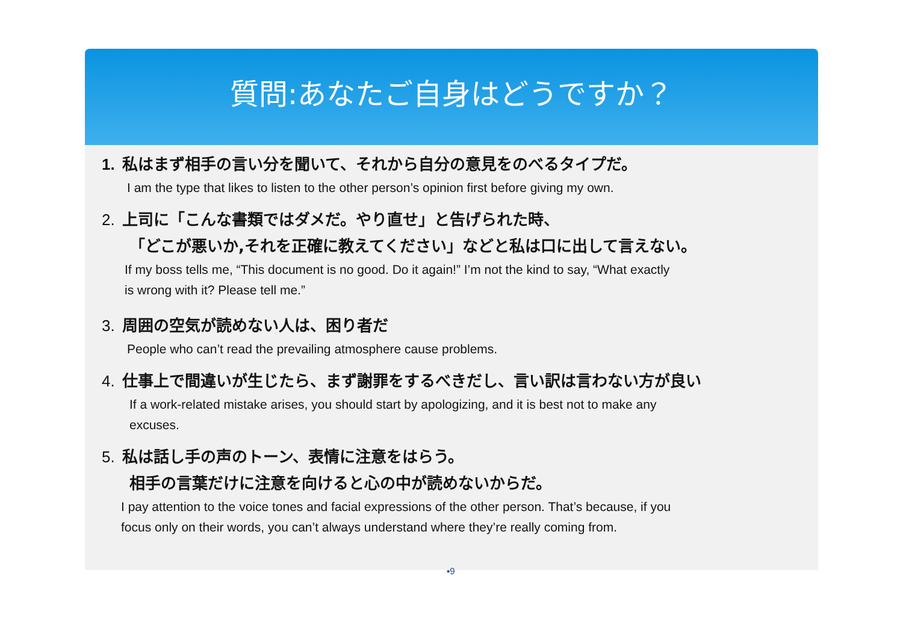質問:あなたご自身はどうですか？
1. 私はまず相手の言い分を聞いて、それから自分の意見をのべるタイプだ。
I am the type that likes to listen to the other person’s opinion first before giving my own.
2. 上司に「こんな書類ではダメだ。やり直せ」と告げられた時、
「どこが悪いか,それを正確に教えてください」などと私は口に出して言えない。
If my boss tells me, “This document is no good. Do it again!” I’m not the kind to say, “What exactly
is wrong with it? Please tell me.”
3. 周囲の空気が読めない人は、困り者だ
People who can’t read the prevailing atmosphere cause problems.
4. 仕事上で間違いが生じたら、まず謝罪をするべきだし、言い訳は言わない方が良い
If a work-related mistake arises, you should start by apologizing, and it is best not to make any
excuses.
5. 私は話し手の声のトーン、表情に注意をはらう。
相手の言葉だけに注意を向けると心の中が読めないからだ。
I pay attention to the voice tones and facial expressions of the other person. That’s because, if you
focus only on their words, you can’t always understand where they’re really coming from.
▪9